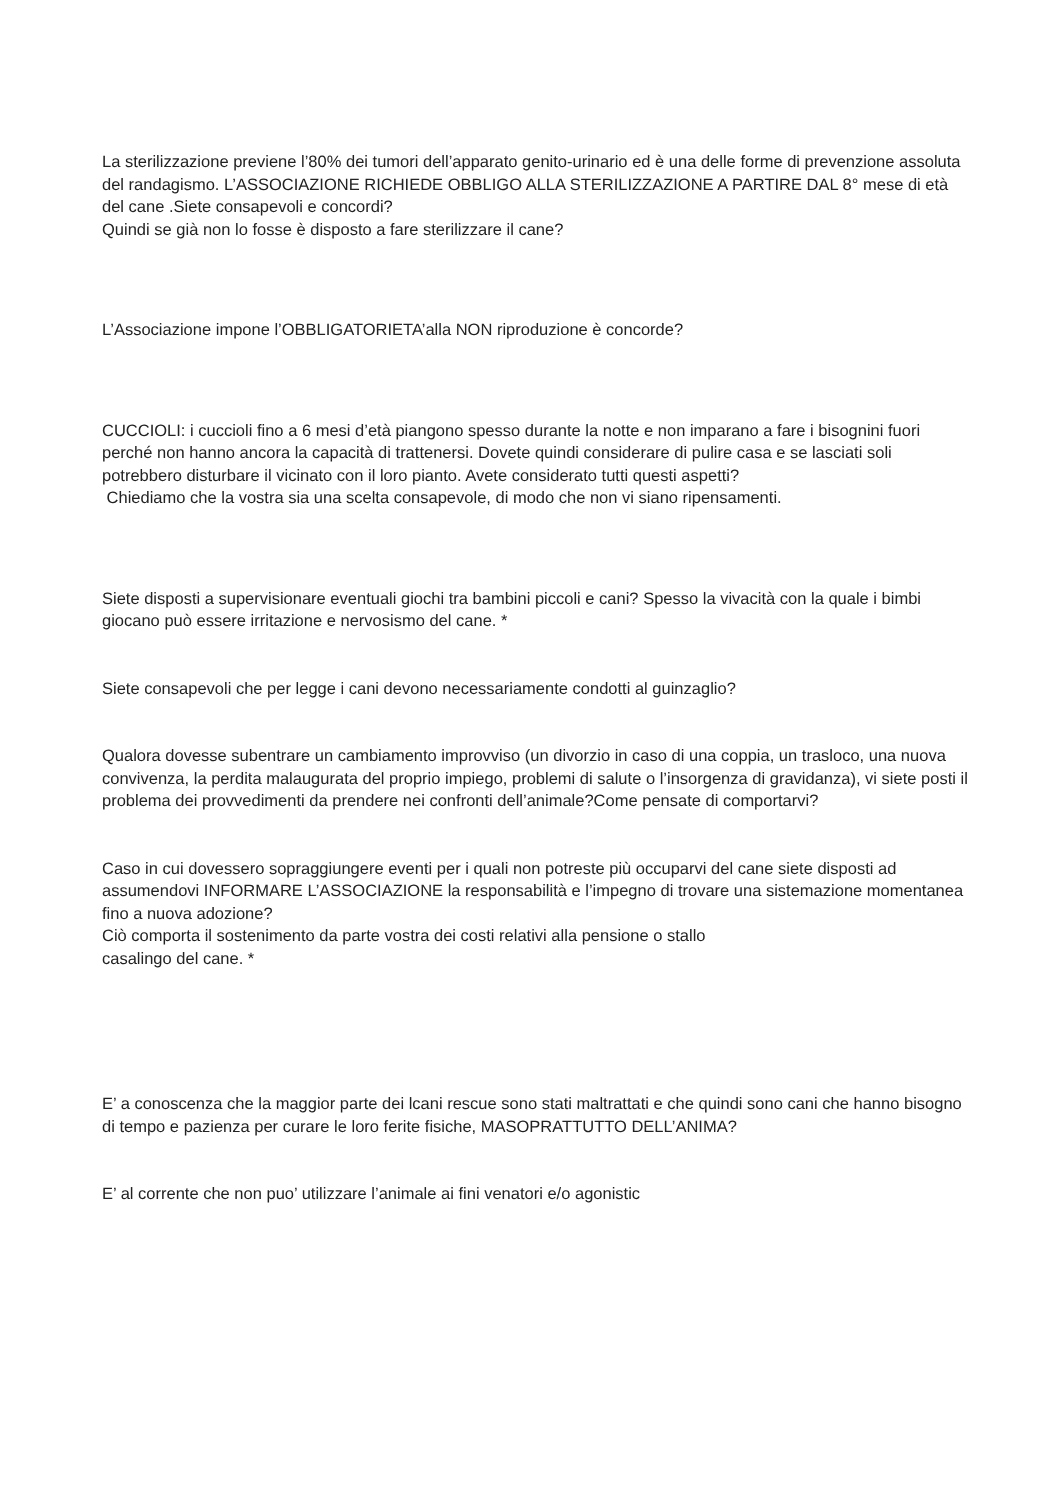La sterilizzazione previene l’80% dei tumori dell’apparato genito-urinario ed è una delle forme di prevenzione assoluta del randagismo. L’ASSOCIAZIONE RICHIEDE OBBLIGO ALLA STERILIZZAZIONE A PARTIRE DAL 8° mese di età del cane .Siete consapevoli e concordi?
Quindi se già non lo fosse è disposto a fare sterilizzare il cane?
L’Associazione impone l’OBBLIGATORIETA’alla NON riproduzione è concorde?
CUCCIOLI: i cuccioli fino a 6 mesi d’età piangono spesso durante la notte e non imparano a fare i bisognini fuori perché non hanno ancora la capacità di trattenersi. Dovete quindi considerare di pulire casa e se lasciati soli potrebbero disturbare il vicinato con il loro pianto. Avete considerato tutti questi aspetti?
Chiediamo che la vostra sia una scelta consapevole, di modo che non vi siano ripensamenti.
Siete disposti a supervisionare eventuali giochi tra bambini piccoli e cani? Spesso la vivacità con la quale i bimbi giocano può essere irritazione e nervosismo del cane. *
Siete consapevoli che per legge i cani devono necessariamente condotti al guinzaglio?
Qualora dovesse subentrare un cambiamento improvviso (un divorzio in caso di una coppia, un trasloco, una nuova convivenza, la perdita malaugurata del proprio impiego, problemi di salute o l’insorgenza di gravidanza), vi siete posti il problema dei provvedimenti da prendere nei confronti dell’animale?Come pensate di comportarvi?
Caso in cui dovessero sopraggiungere eventi per i quali non potreste più occuparvi del cane siete disposti ad assumendovi INFORMARE L’ASSOCIAZIONE la responsabilità e l’impegno di trovare una sistemazione momentanea fino a nuova adozione?
Ciò comporta il sostenimento da parte vostra dei costi relativi alla pensione o stallo
casalingo del cane. *
E’ a conoscenza che la maggior parte dei lcani rescue sono stati maltrattati e che quindi sono cani che hanno bisogno di tempo e pazienza per curare le loro ferite fisiche, MASOPRATTUTTO DELL’ANIMA?
E’ al corrente che non puo’ utilizzare l’animale ai fini venatori e/o agonistic